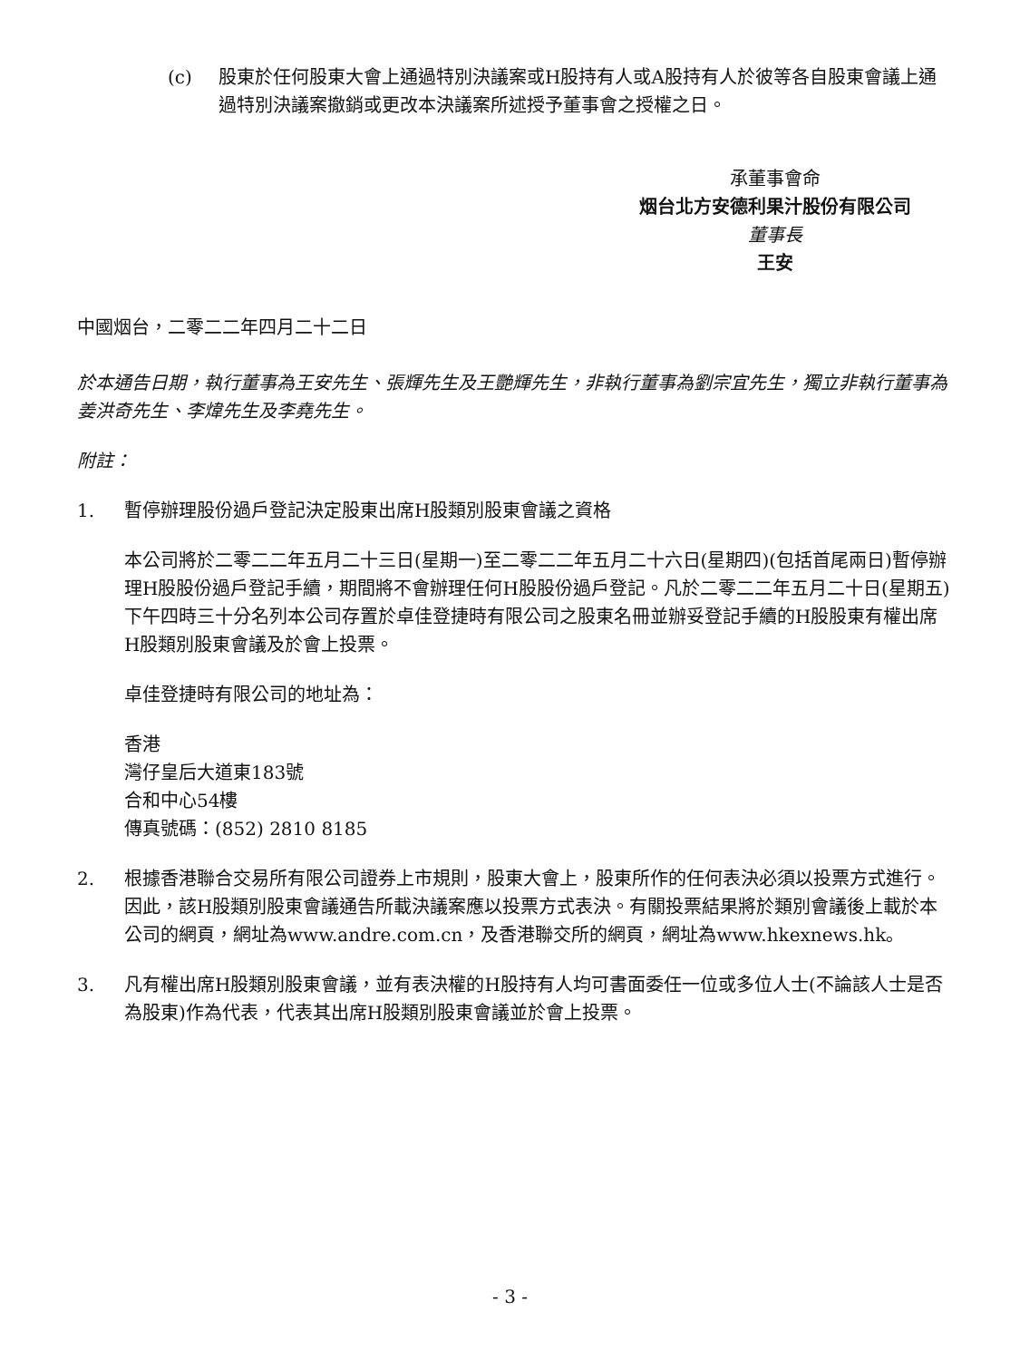(c) 股東於任何股東大會上通過特別決議案或H股持有人或A股持有人於彼等各自股東會議上通過特別決議案撤銷或更改本決議案所述授予董事會之授權之日。
承董事會命
烟台北方安德利果汁股份有限公司
董事長
王安
中國烟台，二零二二年四月二十二日
於本通告日期，執行董事為王安先生、張輝先生及王艷輝先生，非執行董事為劉宗宜先生，獨立非執行董事為姜洪奇先生、李煒先生及李堯先生。
附註：
1. 暫停辦理股份過戶登記決定股東出席H股類別股東會議之資格
本公司將於二零二二年五月二十三日(星期一)至二零二二年五月二十六日(星期四)(包括首尾兩日)暫停辦理H股股份過戶登記手續，期間將不會辦理任何H股股份過戶登記。凡於二零二二年五月二十日(星期五)下午四時三十分名列本公司存置於卓佳登捷時有限公司之股東名冊並辦妥登記手續的H股股東有權出席H股類別股東會議及於會上投票。
卓佳登捷時有限公司的地址為：
香港
灣仔皇后大道東183號
合和中心54樓
傳真號碼：(852) 2810 8185
2. 根據香港聯合交易所有限公司證券上市規則，股東大會上，股東所作的任何表決必須以投票方式進行。因此，該H股類別股東會議通告所載決議案應以投票方式表決。有關投票結果將於類別會議後上載於本公司的網頁，網址為www.andre.com.cn，及香港聯交所的網頁，網址為www.hkexnews.hk。
3. 凡有權出席H股類別股東會議，並有表決權的H股持有人均可書面委任一位或多位人士(不論該人士是否為股東)作為代表，代表其出席H股類別股東會議並於會上投票。
- 3 -